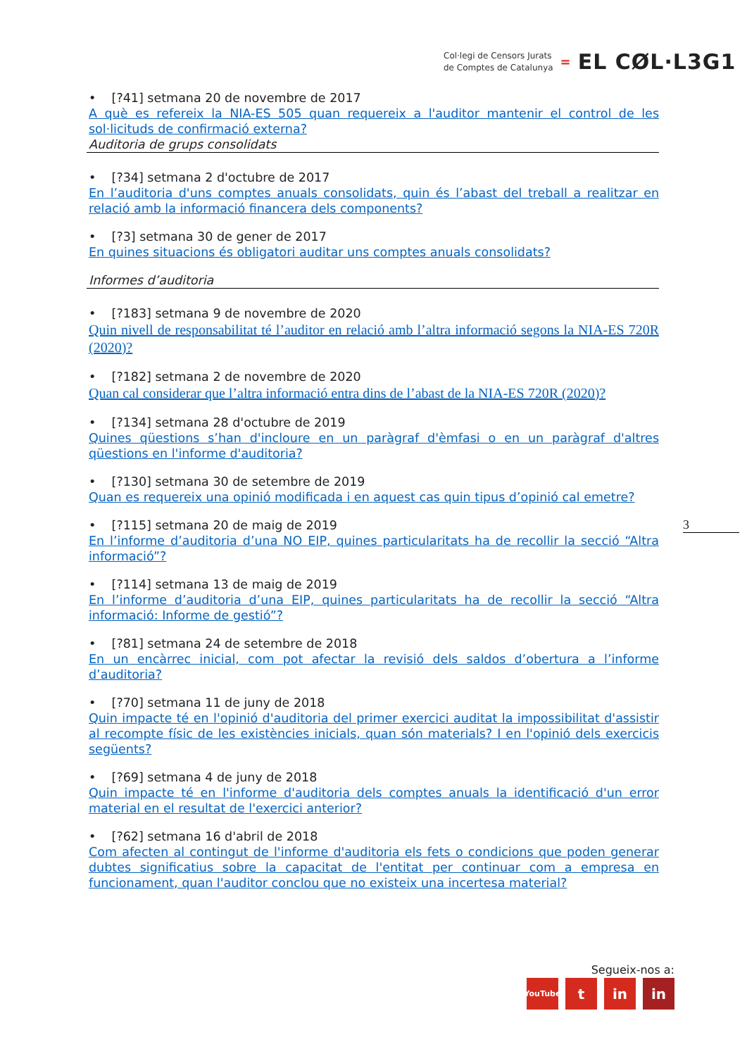Col·legi de Censors Jurats
de Comptes de Catalunya
=
EL CØL·L3G1
• [?41] setmana 20 de novembre de 2017
A què es refereix la NIA-ES 505 quan requereix a l'auditor mantenir el control de les sol·licituds de confirmació externa?
Auditoria de grups consolidats
• [?34] setmana 2 d'octubre de 2017
En l’auditoria d'uns comptes anuals consolidats, quin és l’abast del treball a realitzar en relació amb la informació financera dels components?
• [?3] setmana 30 de gener de 2017
En quines situacions és obligatori auditar uns comptes anuals consolidats?
Informes d’auditoria
• [?183] setmana 9 de novembre de 2020
Quin nivell de responsabilitat té l’auditor en relació amb l’altra informació segons la NIA-ES 720R (2020)?
• [?182] setmana 2 de novembre de 2020
Quan cal considerar que l’altra informació entra dins de l’abast de la NIA-ES 720R (2020)?
• [?134] setmana 28 d'octubre de 2019
Quines qüestions s’han d'incloure en un paràgraf d'èmfasi o en un paràgraf d'altres qüestions en l'informe d'auditoria?
• [?130] setmana 30 de setembre de 2019
Quan es requereix una opinió modificada i en aquest cas quin tipus d’opinió cal emetre?
• [?115] setmana 20 de maig de 2019
En l’informe d’auditoria d’una NO EIP, quines particularitats ha de recollir la secció “Altra informació”?
• [?114] setmana 13 de maig de 2019
En l’informe d’auditoria d’una EIP, quines particularitats ha de recollir la secció “Altra informació: Informe de gestió”?
• [?81] setmana 24 de setembre de 2018
En un encàrrec inicial, com pot afectar la revisió dels saldos d’obertura a l’informe d’auditoria?
• [?70] setmana 11 de juny de 2018
Quin impacte té en l'opinió d'auditoria del primer exercici auditat la impossibilitat d'assistir al recompte físic de les existències inicials, quan són materials? I en l'opinió dels exercicis següents?
• [?69] setmana 4 de juny de 2018
Quin impacte té en l'informe d'auditoria dels comptes anuals la identificació d'un error material en el resultat de l'exercici anterior?
• [?62] setmana 16 d'abril de 2018
Com afecten al contingut de l'informe d'auditoria els fets o condicions que poden generar dubtes significatius sobre la capacitat de l'entitat per continuar com a empresa en funcionament, quan l'auditor conclou que no existeix una incertesa material?
3
Segueix-nos a:
YouTube t in in